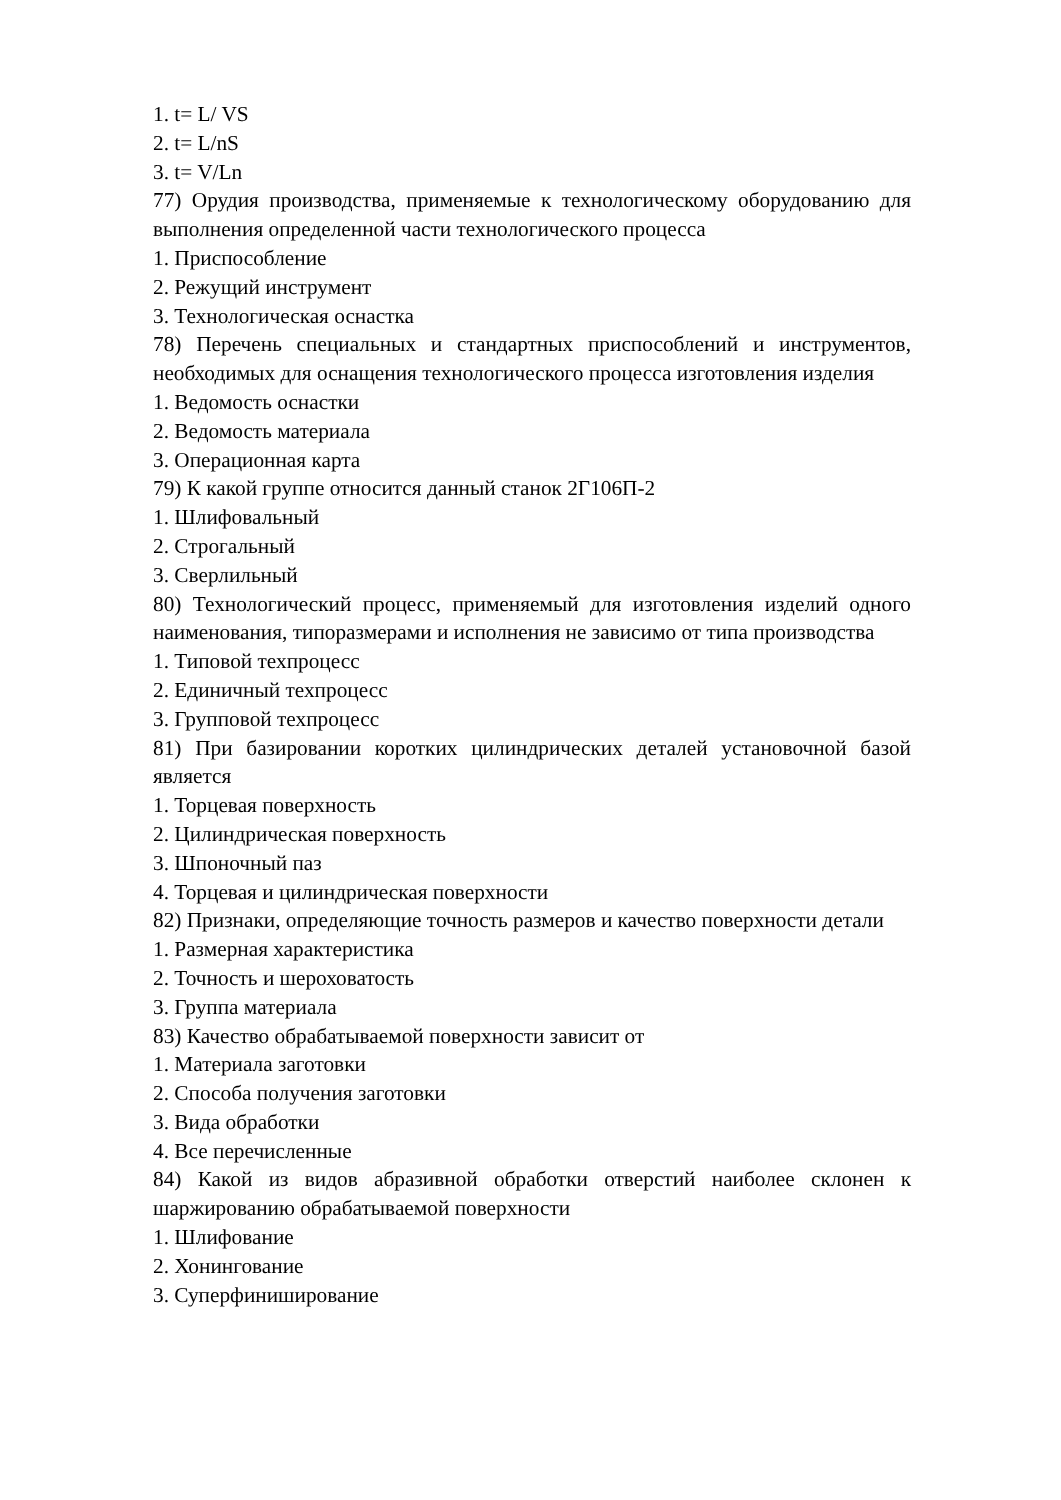1. t= L/ VS
2. t= L/nS
3. t= V/Ln
77) Орудия производства, применяемые к технологическому оборудованию для выполнения определенной части технологического процесса
1. Приспособление
2. Режущий инструмент
3. Технологическая оснастка
78) Перечень специальных и стандартных приспособлений и инструментов, необходимых для оснащения технологического процесса изготовления изделия
1. Ведомость оснастки
2. Ведомость материала
3. Операционная карта
79) К какой группе относится данный станок 2Г106П-2
1. Шлифовальный
2. Строгальный
3. Сверлильный
80) Технологический процесс, применяемый для изготовления изделий одного наименования, типоразмерами и исполнения не зависимо от типа производства
1. Типовой техпроцесс
2. Единичный техпроцесс
3. Групповой техпроцесс
81) При базировании коротких цилиндрических деталей установочной базой является
1. Торцевая поверхность
2. Цилиндрическая поверхность
3. Шпоночный паз
4. Торцевая и цилиндрическая поверхности
82) Признаки, определяющие точность размеров и качество поверхности детали
1. Размерная характеристика
2. Точность и шероховатость
3. Группа материала
83) Качество обрабатываемой поверхности зависит от
1. Материала заготовки
2. Способа получения заготовки
3. Вида обработки
4. Все перечисленные
84) Какой из видов абразивной обработки отверстий наиболее склонен к шаржированию обрабатываемой поверхности
1. Шлифование
2. Хонингование
3. Суперфиниширование